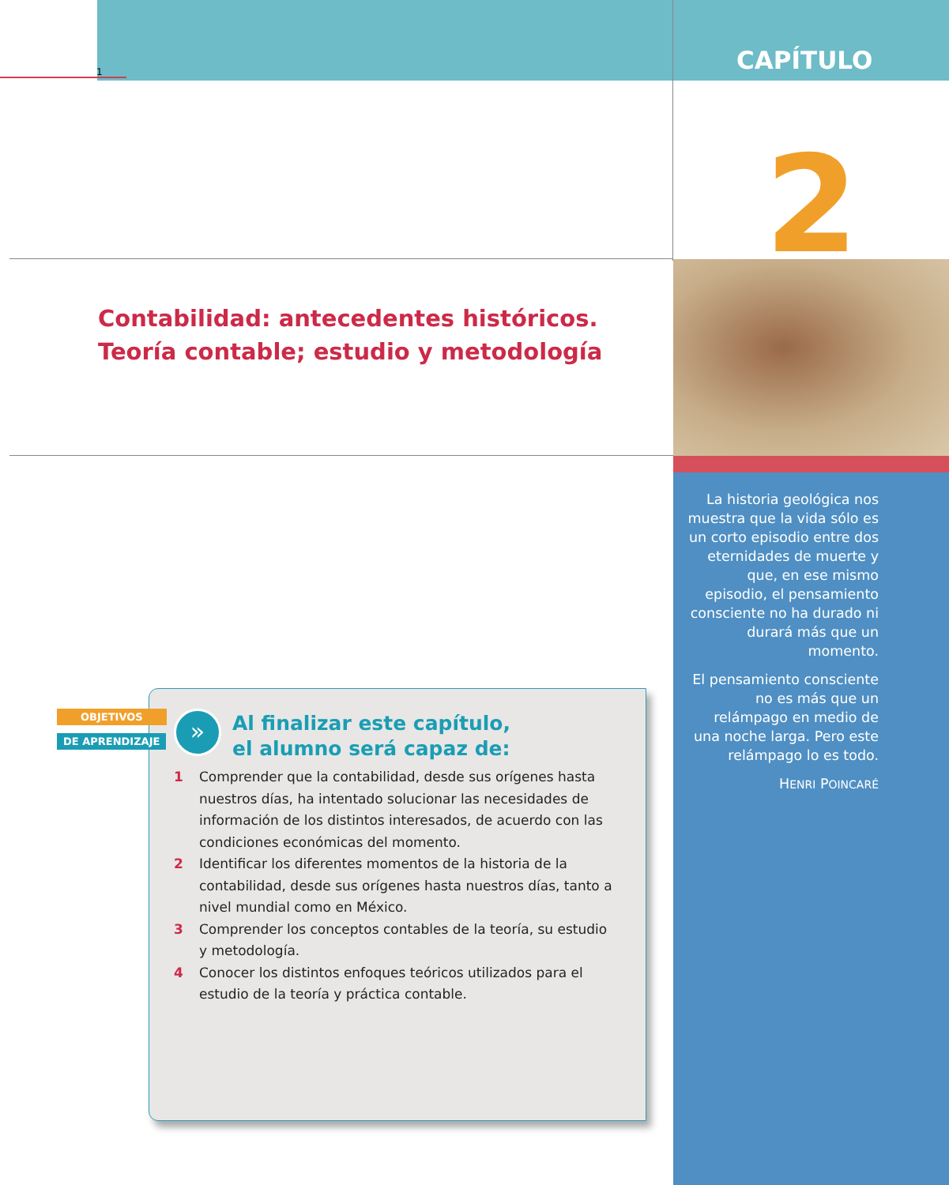1 CAPÍTULO
2
Contabilidad: antecedentes históricos.
Teoría contable; estudio y metodología
La historia geológica nos muestra que la vida sólo es un corto episodio entre dos eternidades de muerte y que, en ese mismo episodio, el pensamiento consciente no ha durado ni durará más que un momento.
El pensamiento consciente no es más que un relámpago en medio de una noche larga. Pero este relámpago lo es todo.
HENRI POINCARÉ
OBJETIVOS
DE APRENDIZAJE
»
Al finalizar este capítulo,
el alumno será capaz de:
1 Comprender que la contabilidad, desde sus orígenes hasta nuestros días, ha intentado solucionar las necesidades de información de los distintos interesados, de acuerdo con las condiciones económicas del momento.
2 Identificar los diferentes momentos de la historia de la contabilidad, desde sus orígenes hasta nuestros días, tanto a nivel mundial como en México.
3 Comprender los conceptos contables de la teoría, su estudio y metodología.
4 Conocer los distintos enfoques teóricos utilizados para el estudio de la teoría y práctica contable.